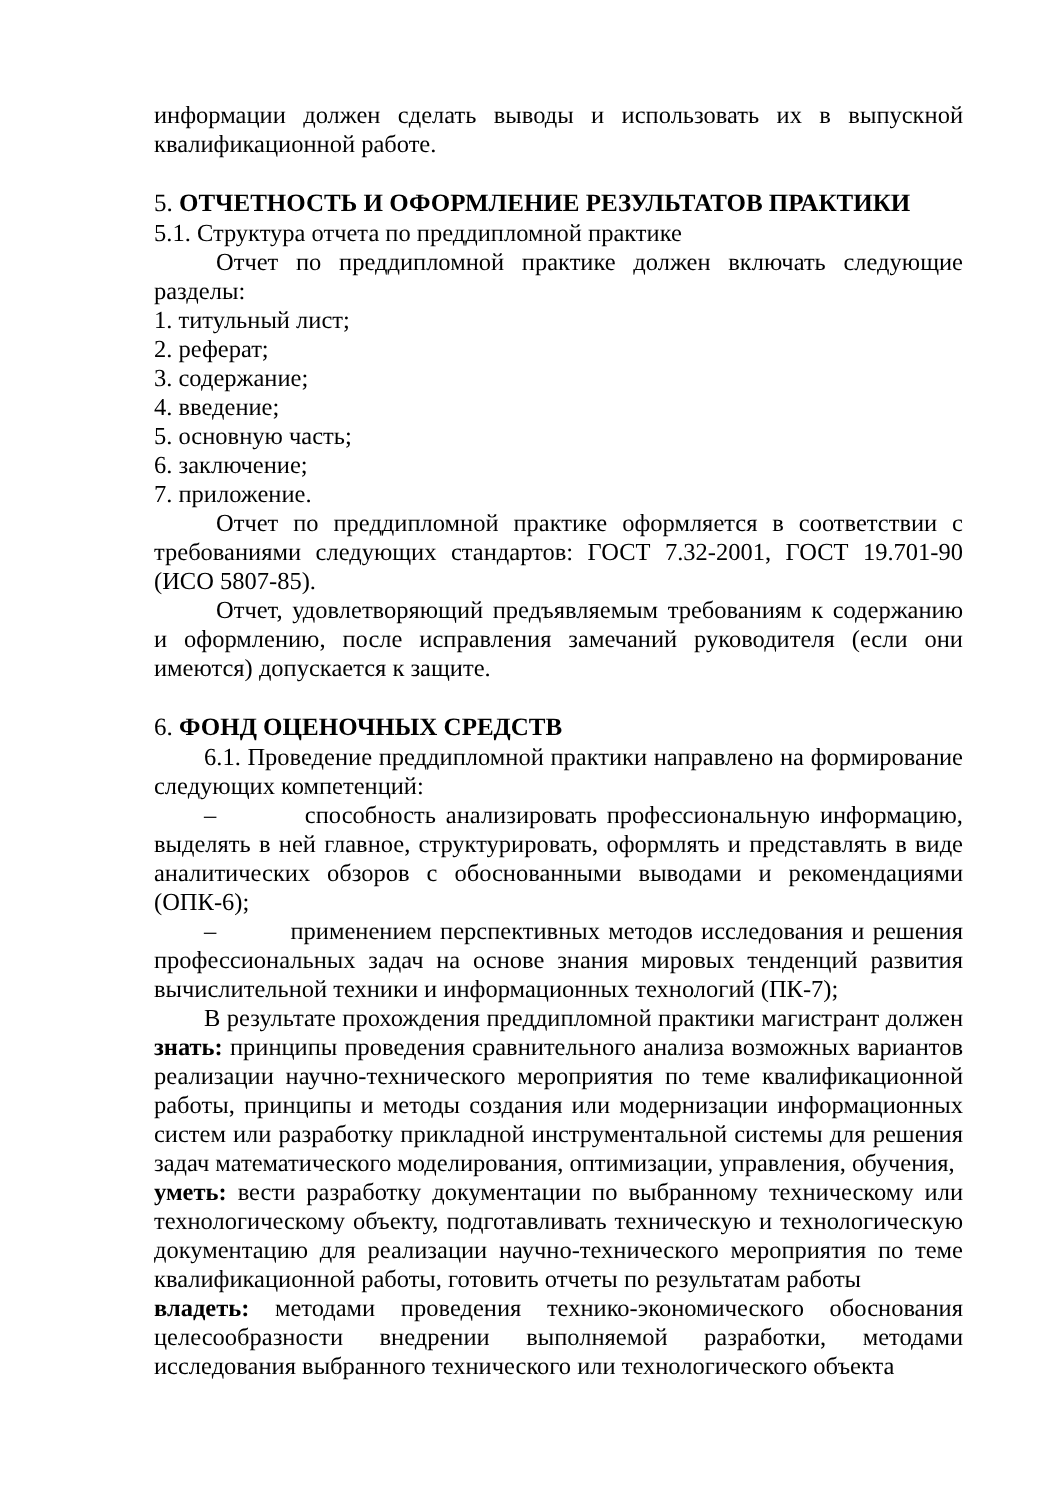информации должен сделать выводы и использовать их в выпускной квалификационной работе.
5. ОТЧЕТНОСТЬ И ОФОРМЛЕНИЕ РЕЗУЛЬТАТОВ ПРАКТИКИ
5.1. Структура отчета по преддипломной практике
Отчет по преддипломной практике должен включать следующие разделы:
1. титульный лист;
2. реферат;
3. содержание;
4. введение;
5. основную часть;
6. заключение;
7. приложение.
Отчет по преддипломной практике оформляется в соответствии с требованиями следующих стандартов: ГОСТ 7.32-2001, ГОСТ 19.701-90 (ИСО 5807-85).
Отчет, удовлетворяющий предъявляемым требованиям к содержанию и оформлению, после исправления замечаний руководителя (если они имеются) допускается к защите.
6. ФОНД ОЦЕНОЧНЫХ СРЕДСТВ
6.1. Проведение преддипломной практики направлено на формирование следующих компетенций:
– способность анализировать профессиональную информацию, выделять в ней главное, структурировать, оформлять и представлять в виде аналитических обзоров с обоснованными выводами и рекомендациями (ОПК-6);
– применением перспективных методов исследования и решения профессиональных задач на основе знания мировых тенденций развития вычислительной техники и информационных технологий (ПК-7);
В результате прохождения преддипломной практики магистрант должен знать: принципы проведения сравнительного анализа возможных вариантов реализации научно-технического мероприятия по теме квалификационной работы, принципы и методы создания или модернизации информационных систем или разработку прикладной инструментальной системы для решения задач математического моделирования, оптимизации, управления, обучения,
уметь: вести разработку документации по выбранному техническому или технологическому объекту, подготавливать техническую и технологическую документацию для реализации научно-технического мероприятия по теме квалификационной работы, готовить отчеты по результатам работы
владеть: методами проведения технико-экономического обоснования целесообразности внедрении выполняемой разработки, методами исследования выбранного технического или технологического объекта